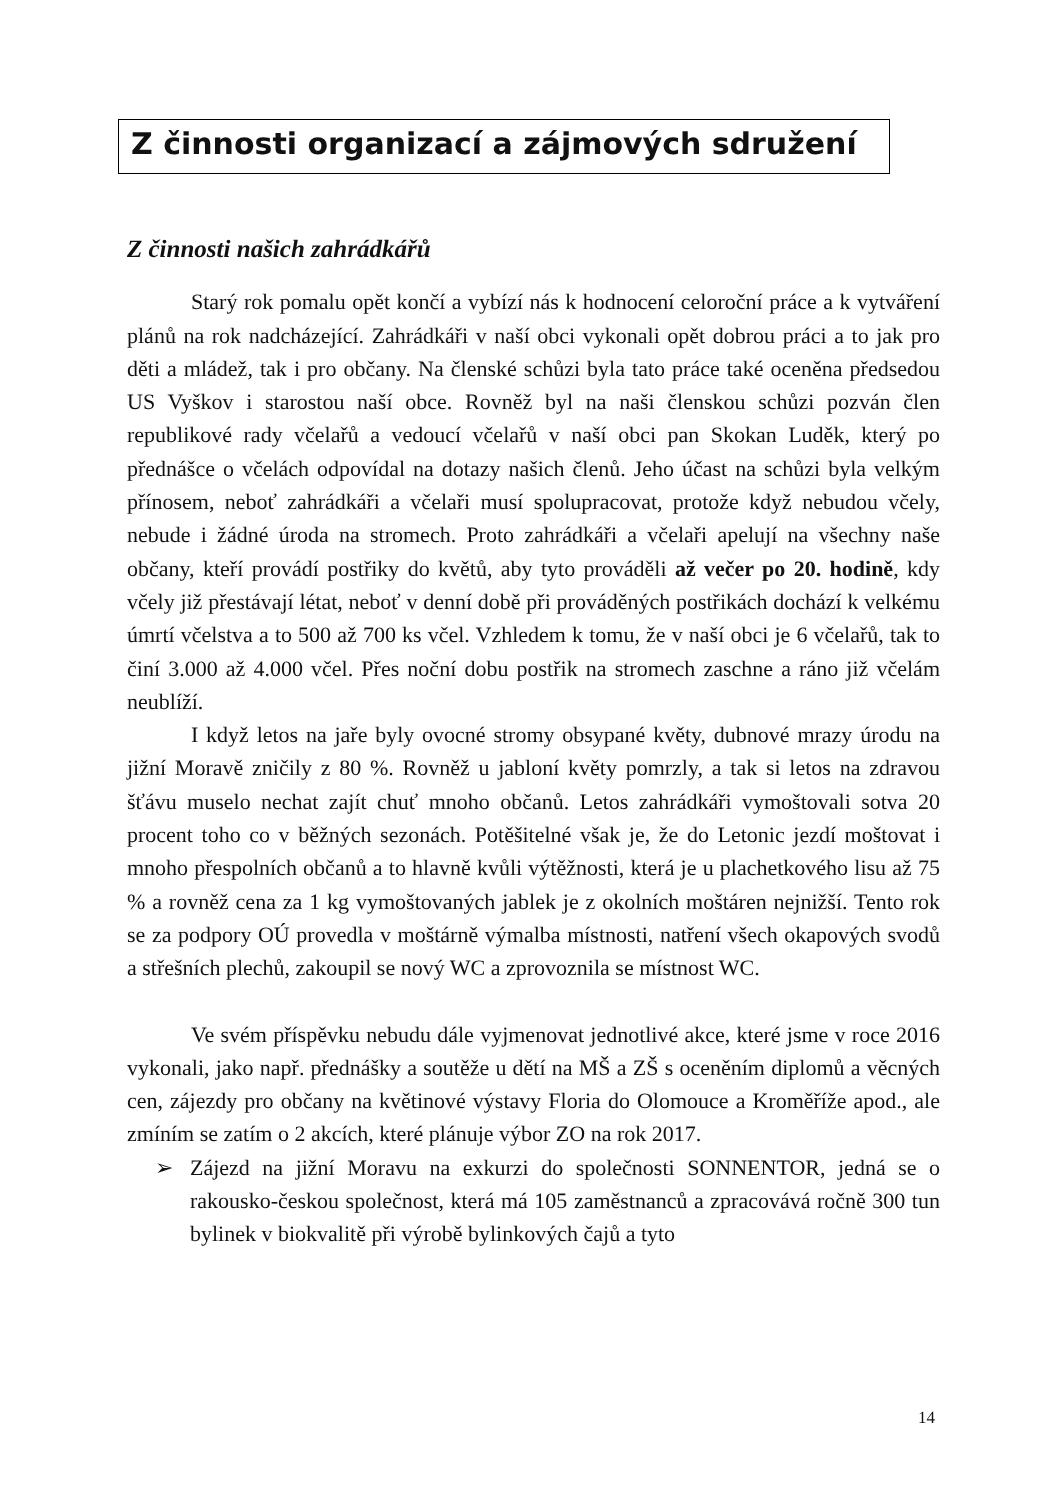Z činnosti organizací a zájmových sdružení
Z činnosti našich zahrádkářů
Starý rok pomalu opět končí a vybízí nás k hodnocení celoroční práce a k vytváření plánů na rok nadcházející. Zahrádkáři v naší obci vykonali opět dobrou práci a to jak pro děti a mládež, tak i pro občany. Na členské schůzi byla tato práce také oceněna předsedou US Vyškov i starostou naší obce. Rovněž byl na naši členskou schůzi pozván člen republikové rady včelařů a vedoucí včelařů v naší obci pan Skokan Luděk, který po přednášce o včelách odpovídal na dotazy našich členů. Jeho účast na schůzi byla velkým přínosem, neboť zahrádkáři a včelaři musí spolupracovat, protože když nebudou včely, nebude i žádné úroda na stromech. Proto zahrádkáři a včelaři apelují na všechny naše občany, kteří provádí postřiky do květů, aby tyto prováděli až večer po 20. hodině, kdy včely již přestávají létat, neboť v denní době při prováděných postřikách dochází k velkému úmrtí včelstva a to 500 až 700 ks včel. Vzhledem k tomu, že v naší obci je 6 včelařů, tak to činí 3.000 až 4.000 včel. Přes noční dobu postřik na stromech zaschne a ráno již včelám neublíží.
I když letos na jaře byly ovocné stromy obsypané květy, dubnové mrazy úrodu na jižní Moravě zničily z 80 %. Rovněž u jabloní květy pomrzly, a tak si letos na zdravou šťávu muselo nechat zajít chuť mnoho občanů. Letos zahrádkáři vymoštovali sotva 20 procent toho co v běžných sezonách. Potěšitelné však je, že do Letonic jezdí moštovat i mnoho přespolních občanů a to hlavně kvůli výtěžnosti, která je u plachetkového lisu až 75 % a rovněž cena za 1 kg vymoštovaných jablek je z okolních moštáren nejnižší. Tento rok se za podpory OÚ provedla v moštárně výmalba místnosti, natření všech okapových svodů a střešních plechů, zakoupil se nový WC a zprovoznila se místnost WC.
Ve svém příspěvku nebudu dále vyjmenovat jednotlivé akce, které jsme v roce 2016 vykonali, jako např. přednášky a soutěže u dětí na MŠ a ZŠ s oceněním diplomů a věcných cen, zájezdy pro občany na květinové výstavy Floria do Olomouce a Kroměříže apod., ale zmíním se zatím o 2 akcích, které plánuje výbor ZO na rok 2017.
➢ Zájezd na jižní Moravu na exkurzi do společnosti SONNENTOR, jedná se o rakousko-českou společnost, která má 105 zaměstnanců a zpracovává ročně 300 tun bylinek v biokvalitě při výrobě bylinkových čajů a tyto
14